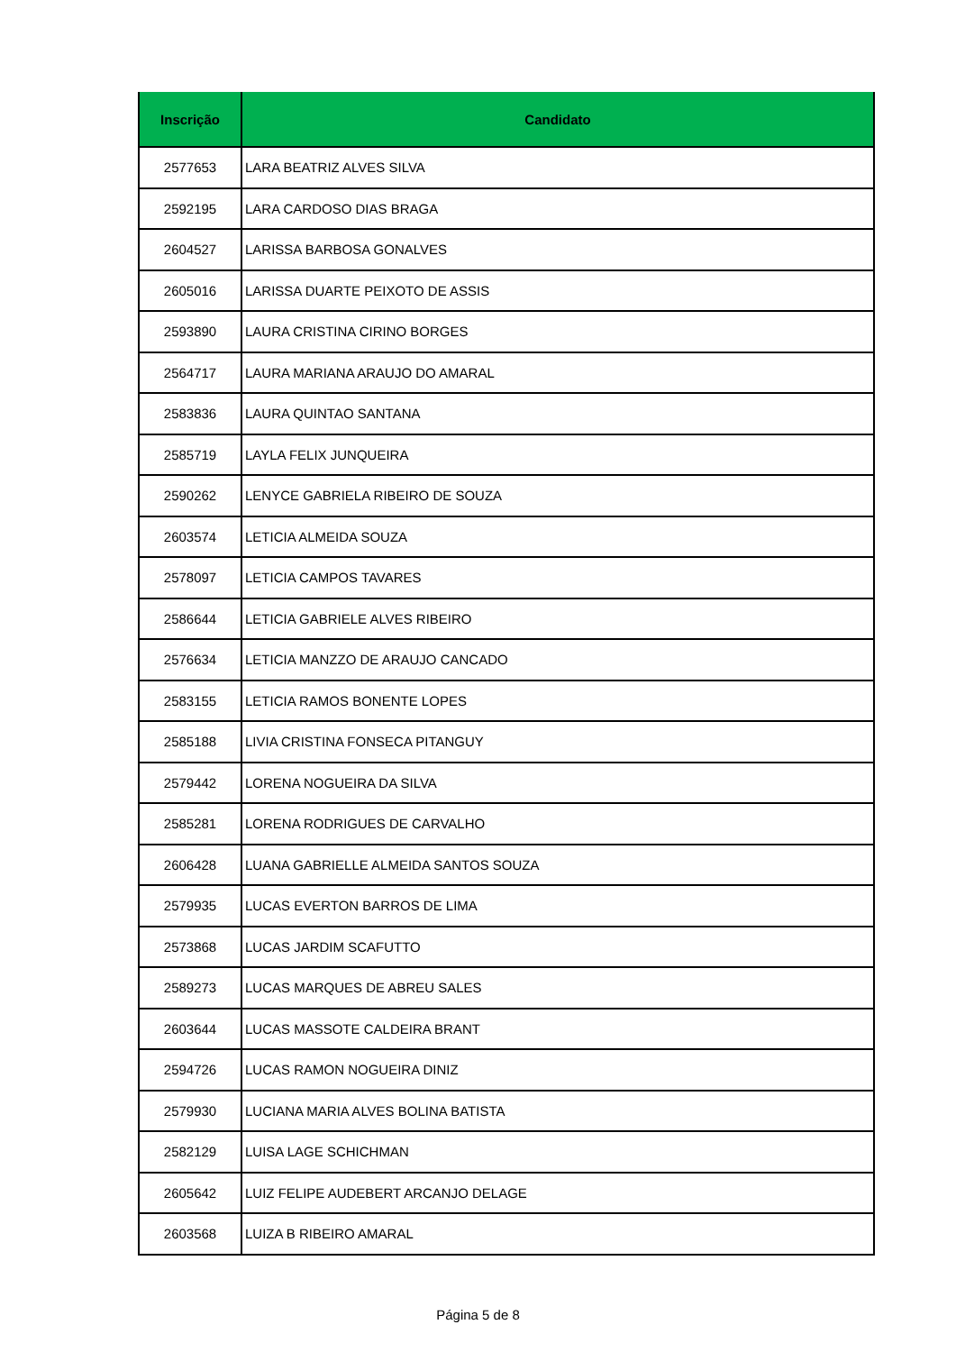| Inscrição | Candidato |
| --- | --- |
| 2577653 | LARA BEATRIZ ALVES SILVA |
| 2592195 | LARA CARDOSO DIAS BRAGA |
| 2604527 | LARISSA BARBOSA GONALVES |
| 2605016 | LARISSA DUARTE PEIXOTO DE ASSIS |
| 2593890 | LAURA CRISTINA CIRINO BORGES |
| 2564717 | LAURA MARIANA ARAUJO DO AMARAL |
| 2583836 | LAURA QUINTAO SANTANA |
| 2585719 | LAYLA FELIX JUNQUEIRA |
| 2590262 | LENYCE GABRIELA RIBEIRO DE SOUZA |
| 2603574 | LETICIA ALMEIDA SOUZA |
| 2578097 | LETICIA CAMPOS TAVARES |
| 2586644 | LETICIA GABRIELE ALVES RIBEIRO |
| 2576634 | LETICIA MANZZO DE ARAUJO CANCADO |
| 2583155 | LETICIA RAMOS BONENTE LOPES |
| 2585188 | LIVIA CRISTINA FONSECA PITANGUY |
| 2579442 | LORENA NOGUEIRA DA SILVA |
| 2585281 | LORENA RODRIGUES DE CARVALHO |
| 2606428 | LUANA GABRIELLE ALMEIDA SANTOS SOUZA |
| 2579935 | LUCAS EVERTON BARROS DE LIMA |
| 2573868 | LUCAS JARDIM SCAFUTTO |
| 2589273 | LUCAS MARQUES DE ABREU SALES |
| 2603644 | LUCAS MASSOTE CALDEIRA BRANT |
| 2594726 | LUCAS RAMON NOGUEIRA DINIZ |
| 2579930 | LUCIANA MARIA ALVES BOLINA BATISTA |
| 2582129 | LUISA LAGE SCHICHMAN |
| 2605642 | LUIZ FELIPE AUDEBERT ARCANJO DELAGE |
| 2603568 | LUIZA B RIBEIRO AMARAL |
Página 5 de 8